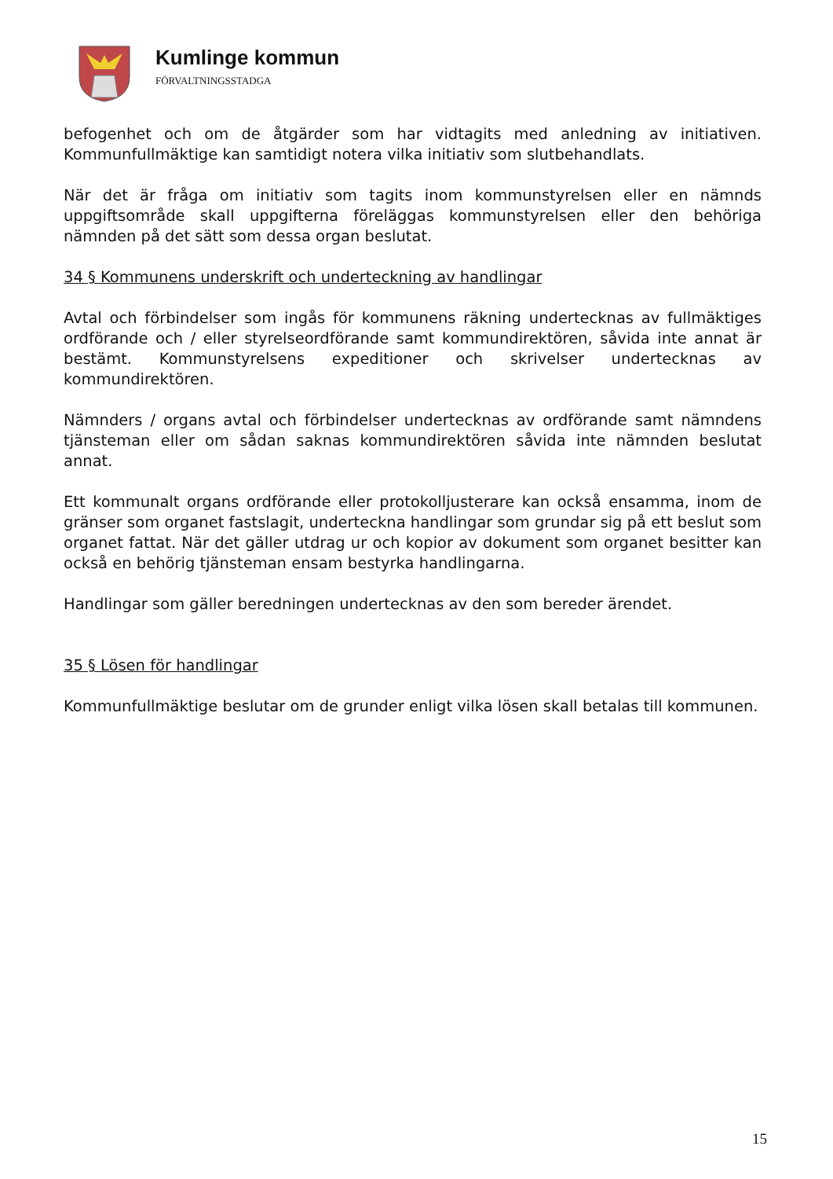Kumlinge kommun
FÖRVALTNINGSSTADGA
befogenhet och om de åtgärder som har vidtagits med anledning av initiativen. Kommunfullmäktige kan samtidigt notera vilka initiativ som slutbehandlats.
När det är fråga om initiativ som tagits inom kommunstyrelsen eller en nämnds uppgiftsområde skall uppgifterna föreläggas kommunstyrelsen eller den behöriga nämnden på det sätt som dessa organ beslutat.
34 § Kommunens underskrift och underteckning av handlingar
Avtal och förbindelser som ingås för kommunens räkning undertecknas av fullmäktiges ordförande och / eller styrelseordförande samt kommundirektören, såvida inte annat är bestämt. Kommunstyrelsens expeditioner och skrivelser undertecknas av kommundirektören.
Nämnders / organs avtal och förbindelser undertecknas av ordförande samt nämndens tjänsteman eller om sådan saknas kommundirektören såvida inte nämnden beslutat annat.
Ett kommunalt organs ordförande eller protokolljusterare kan också ensamma, inom de gränser som organet fastslagit, underteckna handlingar som grundar sig på ett beslut som organet fattat. När det gäller utdrag ur och kopior av dokument som organet besitter kan också en behörig tjänsteman ensam bestyrka handlingarna.
Handlingar som gäller beredningen undertecknas av den som bereder ärendet.
35 § Lösen för handlingar
Kommunfullmäktige beslutar om de grunder enligt vilka lösen skall betalas till kommunen.
15